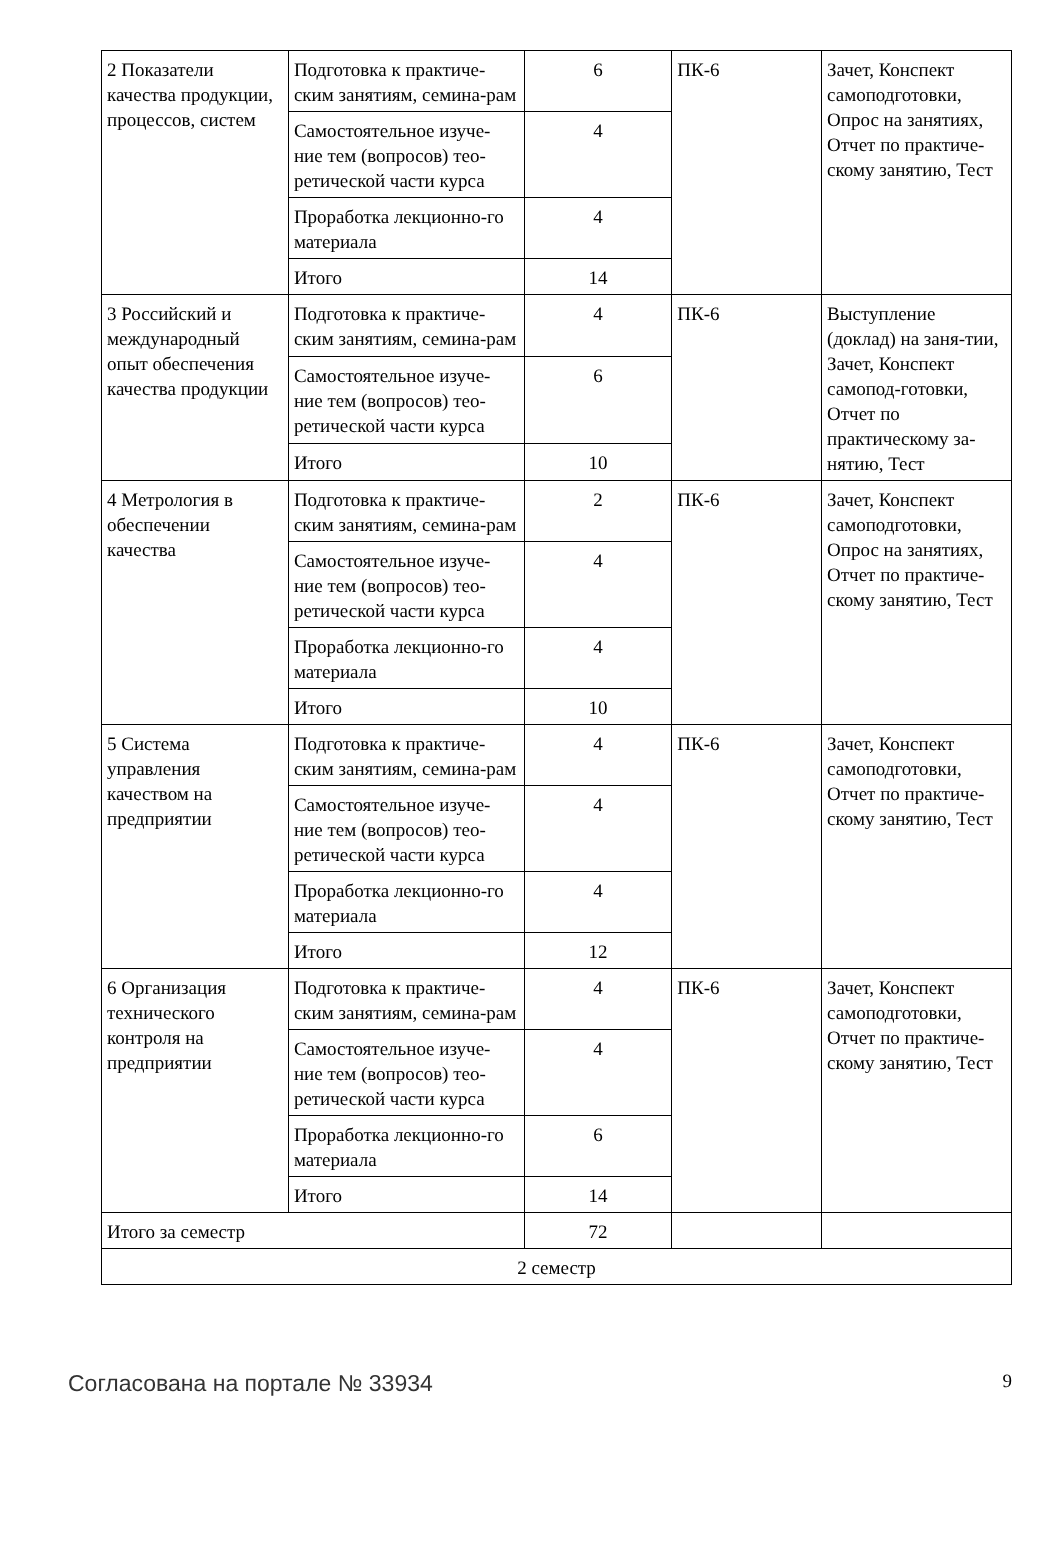| 2 Показатели качества продукции, процессов, систем | Подготовка к практиче-ским занятиям, семина-рам | 6 | ПК-6 | Зачет, Конспект самоподготовки, Опрос на занятиях, Отчет по практиче-скому занятию, Тест |
| | Самостоятельное изуче-ние тем (вопросов) тео-ретической части курса | 4 | | |
| | Проработка лекционно-го материала | 4 | | |
| | Итого | 14 | | |
| 3 Российский и международный опыт обеспечения качества продукции | Подготовка к практиче-ским занятиям, семина-рам | 4 | ПК-6 | Выступление (доклад) на заня-тии, Зачет, Конспект самопод-готовки, Отчет по практическому за-нятию, Тест |
| | Самостоятельное изуче-ние тем (вопросов) тео-ретической части курса | 6 | | |
| | Итого | 10 | | |
| 4 Метрология в обеспечении качества | Подготовка к практиче-ским занятиям, семина-рам | 2 | ПК-6 | Зачет, Конспект самоподготовки, Опрос на занятиях, Отчет по практиче-скому занятию, Тест |
| | Самостоятельное изуче-ние тем (вопросов) тео-ретической части курса | 4 | | |
| | Проработка лекционно-го материала | 4 | | |
| | Итого | 10 | | |
| 5 Система управления качеством на предприятии | Подготовка к практиче-ским занятиям, семина-рам | 4 | ПК-6 | Зачет, Конспект самоподготовки, Отчет по практиче-скому занятию, Тест |
| | Самостоятельное изуче-ние тем (вопросов) тео-ретической части курса | 4 | | |
| | Проработка лекционно-го материала | 4 | | |
| | Итого | 12 | | |
| 6 Организация технического контроля на предприятии | Подготовка к практиче-ским занятиям, семина-рам | 4 | ПК-6 | Зачет, Конспект самоподготовки, Отчет по практиче-скому занятию, Тест |
| | Самостоятельное изуче-ние тем (вопросов) тео-ретической части курса | 4 | | |
| | Проработка лекционно-го материала | 6 | | |
| | Итого | 14 | | |
| Итого за семестр | | 72 | | |
| 2 семестр | | | | |
Согласована на портале № 33934 9